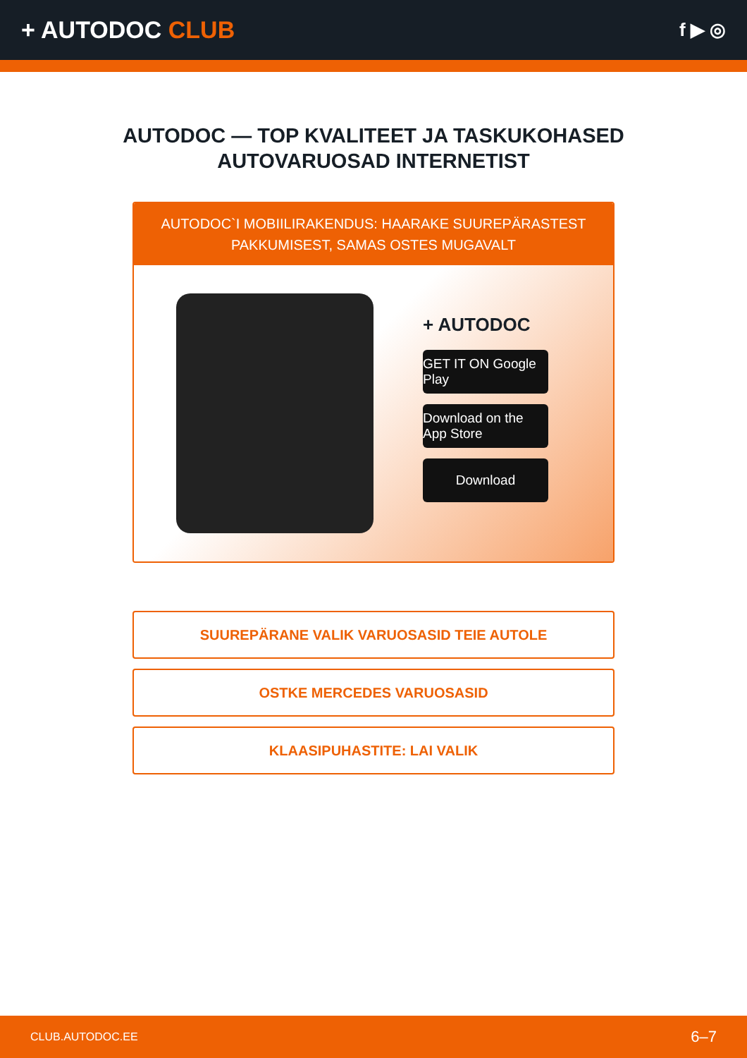+ AUTODOC CLUB
f ▶ ◎
AUTODOC — TOP KVALITEET JA TASKUKOHASED AUTOVARUOSAD INTERNETIST
AUTODOC`I MOBIILIRAKENDUS: HAARAKE SUUREPÄRASTEST PAKKUMISEST, SAMAS OSTES MUGAVALT
+ AUTODOC
GET IT ON Google Play
Download on the App Store
Download
SUUREPÄRANE VALIK VARUOSASID TEIE AUTOLE
OSTKE MERCEDES VARUOSASID
KLAASIPUHASTITE: LAI VALIK
CLUB.AUTODOC.EE 6–7